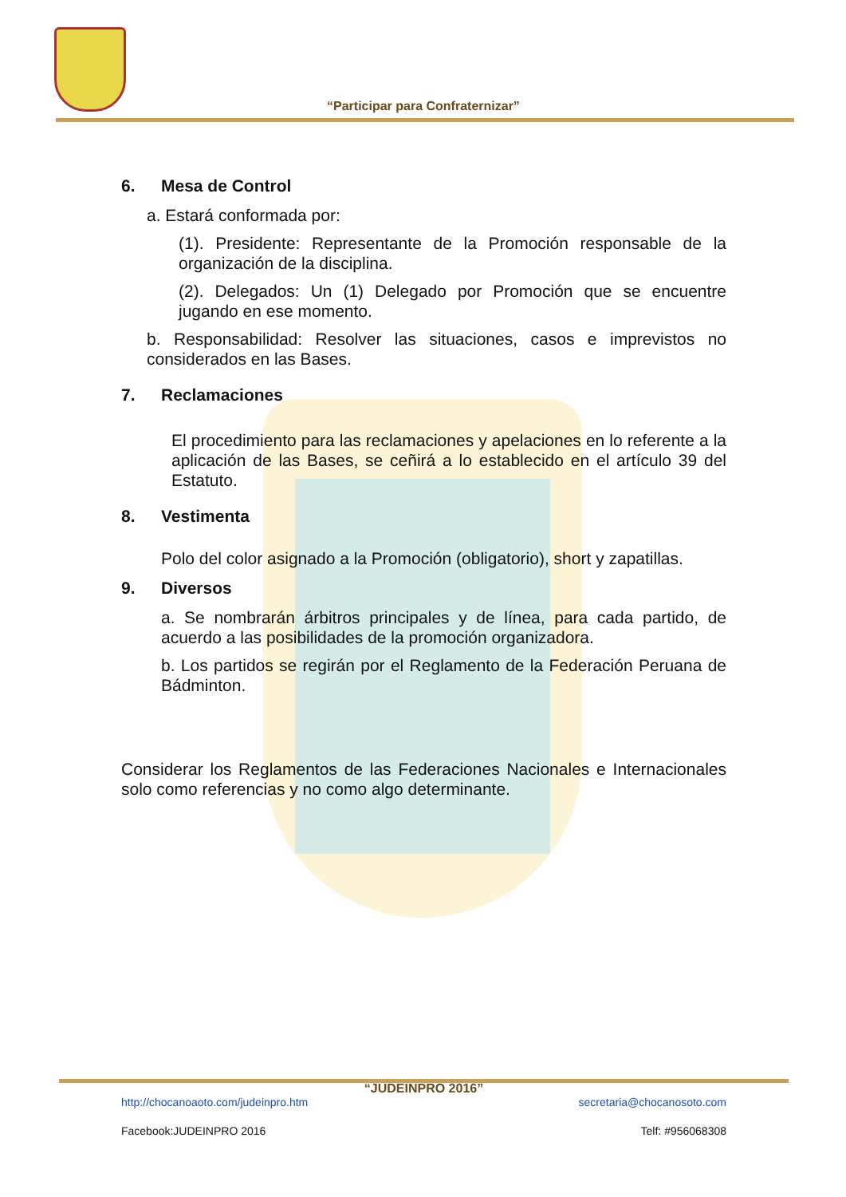“Participar para Confraternizar”
6. Mesa de Control
a. Estará conformada por:
(1). Presidente: Representante de la Promoción responsable de la organización de la disciplina.
(2). Delegados: Un (1) Delegado por Promoción que se encuentre jugando en ese momento.
b. Responsabilidad: Resolver las situaciones, casos e imprevistos no considerados en las Bases.
7. Reclamaciones
El procedimiento para las reclamaciones y apelaciones en lo referente a la aplicación de las Bases, se ceñirá a lo establecido en el artículo 39 del Estatuto.
8. Vestimenta
Polo del color asignado a la Promoción (obligatorio), short y zapatillas.
9. Diversos
a. Se nombrarán árbitros principales y de línea, para cada partido, de acuerdo a las posibilidades de la promoción organizadora.
b. Los partidos se regirán por el Reglamento de la Federación Peruana de Bádminton.
Considerar los Reglamentos de las Federaciones Nacionales e Internacionales solo como referencias y no como algo determinante.
“JUDEINPRO 2016”
http://chocanoaoto.com/judeinpro.htm secretaria@chocanosoto.com
Facebook:JUDEINPRO 2016 Telf: #956068308